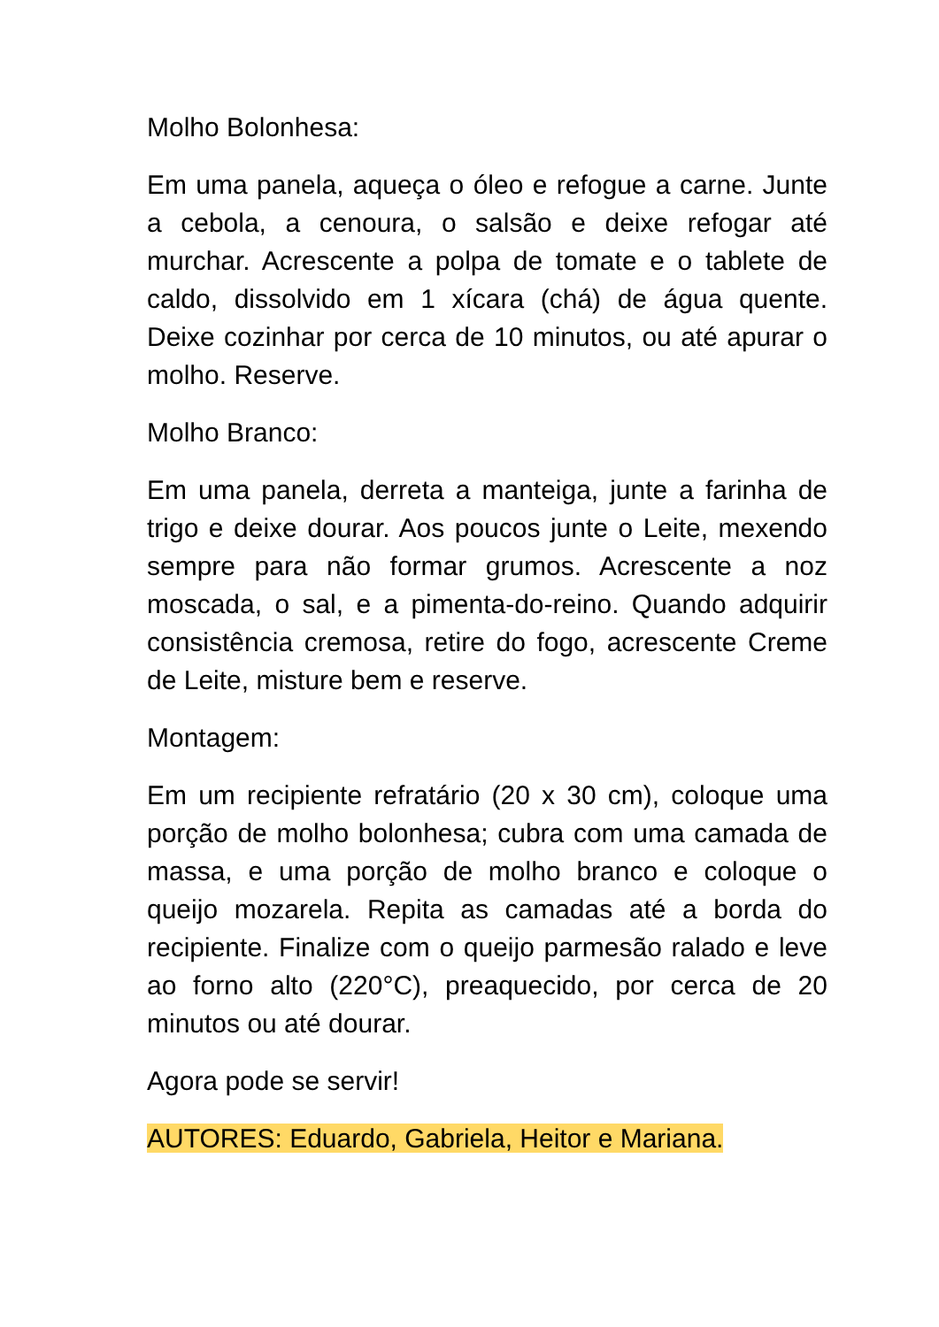Molho Bolonhesa:
Em uma panela, aqueça o óleo e refogue a carne. Junte a cebola, a cenoura, o salsão e deixe refogar até murchar. Acrescente a polpa de tomate e o tablete de caldo, dissolvido em 1 xícara (chá) de água quente. Deixe cozinhar por cerca de 10 minutos, ou até apurar o molho. Reserve.
Molho Branco:
Em uma panela, derreta a manteiga, junte a farinha de trigo e deixe dourar. Aos poucos junte o Leite, mexendo sempre para não formar grumos. Acrescente a noz moscada, o sal, e a pimenta-do-reino. Quando adquirir consistência cremosa, retire do fogo, acrescente Creme de Leite, misture bem e reserve.
Montagem:
Em um recipiente refratário (20 x 30 cm), coloque uma porção de molho bolonhesa; cubra com uma camada de massa, e uma porção de molho branco e coloque o queijo mozarela. Repita as camadas até a borda do recipiente. Finalize com o queijo parmesão ralado e leve ao forno alto (220°C), preaquecido, por cerca de 20 minutos ou até dourar.
Agora pode se servir!
AUTORES: Eduardo, Gabriela, Heitor e Mariana.